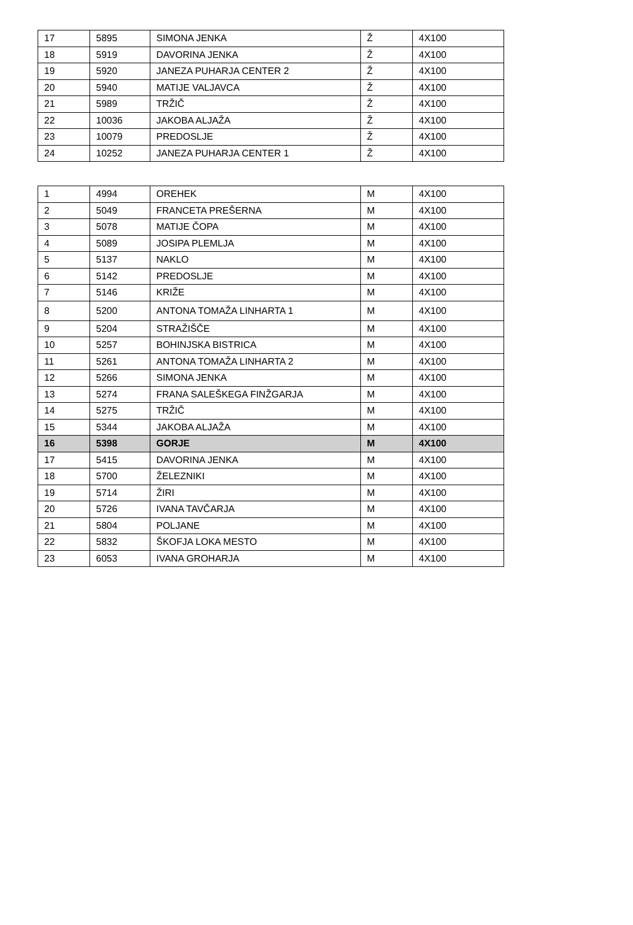| 17 | 5895 | SIMONA JENKA | Ž | 4X100 |
| 18 | 5919 | DAVORINA JENKA | Ž | 4X100 |
| 19 | 5920 | JANEZA PUHARJA CENTER 2 | Ž | 4X100 |
| 20 | 5940 | MATIJE VALJAVCA | Ž | 4X100 |
| 21 | 5989 | TRŽIČ | Ž | 4X100 |
| 22 | 10036 | JAKOBA ALJAŽA | Ž | 4X100 |
| 23 | 10079 | PREDOSLJE | Ž | 4X100 |
| 24 | 10252 | JANEZA PUHARJA CENTER 1 | Ž | 4X100 |
| 1 | 4994 | OREHEK | M | 4X100 |
| 2 | 5049 | FRANCETA PREŠERNA | M | 4X100 |
| 3 | 5078 | MATIJE ČOPA | M | 4X100 |
| 4 | 5089 | JOSIPA PLEMLJA | M | 4X100 |
| 5 | 5137 | NAKLO | M | 4X100 |
| 6 | 5142 | PREDOSLJE | M | 4X100 |
| 7 | 5146 | KRIŽE | M | 4X100 |
| 8 | 5200 | ANTONA TOMAŽA LINHARTA 1 | M | 4X100 |
| 9 | 5204 | STRAŽIŠČE | M | 4X100 |
| 10 | 5257 | BOHINJSKA BISTRICA | M | 4X100 |
| 11 | 5261 | ANTONA TOMAŽA LINHARTA 2 | M | 4X100 |
| 12 | 5266 | SIMONA JENKA | M | 4X100 |
| 13 | 5274 | FRANA SALEŠKEGA FINŽGARJA | M | 4X100 |
| 14 | 5275 | TRŽIČ | M | 4X100 |
| 15 | 5344 | JAKOBA ALJAŽA | M | 4X100 |
| 16 | 5398 | GORJE | M | 4X100 |
| 17 | 5415 | DAVORINA JENKA | M | 4X100 |
| 18 | 5700 | ŽELEZNIKI | M | 4X100 |
| 19 | 5714 | ŽIRI | M | 4X100 |
| 20 | 5726 | IVANA TAVČARJA | M | 4X100 |
| 21 | 5804 | POLJANE | M | 4X100 |
| 22 | 5832 | ŠKOFJA LOKA MESTO | M | 4X100 |
| 23 | 6053 | IVANA GROHARJA | M | 4X100 |